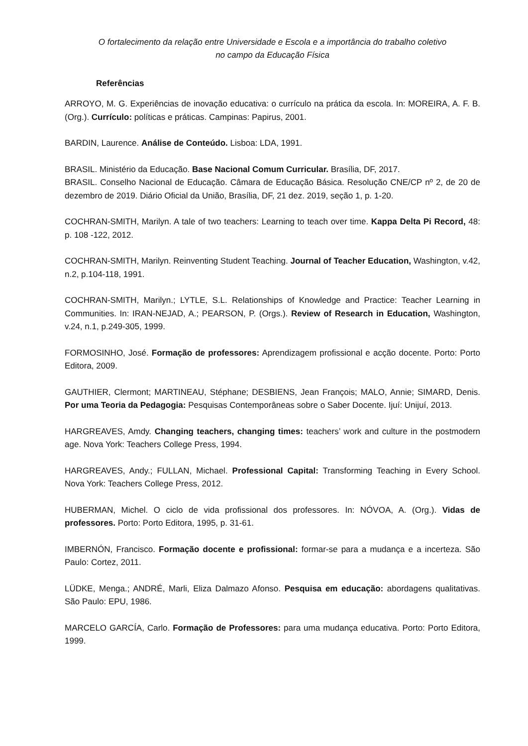O fortalecimento da relação entre Universidade e Escola e a importância do trabalho coletivo
no campo da Educação Física
Referências
ARROYO, M. G. Experiências de inovação educativa: o currículo na prática da escola. In: MOREIRA, A. F. B. (Org.). Currículo: políticas e práticas. Campinas: Papirus, 2001.
BARDIN, Laurence. Análise de Conteúdo. Lisboa: LDA, 1991.
BRASIL. Ministério da Educação. Base Nacional Comum Curricular. Brasília, DF, 2017.
BRASIL. Conselho Nacional de Educação. Câmara de Educação Básica. Resolução CNE/CP nº 2, de 20 de dezembro de 2019. Diário Oficial da União, Brasília, DF, 21 dez. 2019, seção 1, p. 1-20.
COCHRAN-SMITH, Marilyn. A tale of two teachers: Learning to teach over time. Kappa Delta Pi Record, 48: p. 108 -122, 2012.
COCHRAN-SMITH, Marilyn. Reinventing Student Teaching. Journal of Teacher Education, Washington, v.42, n.2, p.104-118, 1991.
COCHRAN-SMITH, Marilyn.; LYTLE, S.L. Relationships of Knowledge and Practice: Teacher Learning in Communities. In: IRAN-NEJAD, A.; PEARSON, P. (Orgs.). Review of Research in Education, Washington, v.24, n.1, p.249-305, 1999.
FORMOSINHO, José. Formação de professores: Aprendizagem profissional e acção docente. Porto: Porto Editora, 2009.
GAUTHIER, Clermont; MARTINEAU, Stéphane; DESBIENS, Jean François; MALO, Annie; SIMARD, Denis. Por uma Teoria da Pedagogia: Pesquisas Contemporâneas sobre o Saber Docente. Ijuí: Unijuí, 2013.
HARGREAVES, Amdy. Changing teachers, changing times: teachers’ work and culture in the postmodern age. Nova York: Teachers College Press, 1994.
HARGREAVES, Andy.; FULLAN, Michael. Professional Capital: Transforming Teaching in Every School. Nova York: Teachers College Press, 2012.
HUBERMAN, Michel. O ciclo de vida profissional dos professores. In: NÓVOA, A. (Org.). Vidas de professores. Porto: Porto Editora, 1995, p. 31-61.
IMBERNÓN, Francisco. Formação docente e profissional: formar-se para a mudança e a incerteza. São Paulo: Cortez, 2011.
LÜDKE, Menga.; ANDRÉ, Marli, Eliza Dalmazo Afonso. Pesquisa em educação: abordagens qualitativas. São Paulo: EPU, 1986.
MARCELO GARCÍA, Carlo. Formação de Professores: para uma mudança educativa. Porto: Porto Editora, 1999.